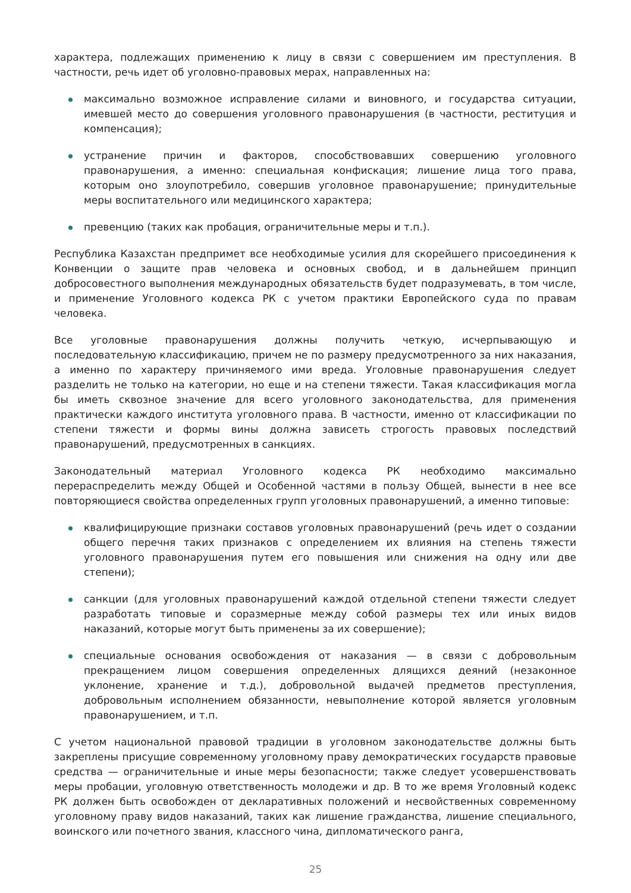характера, подлежащих применению к лицу в связи с совершением им преступления. В частности, речь идет об уголовно-правовых мерах, направленных на:
максимально возможное исправление силами и виновного, и государства ситуации, имевшей место до совершения уголовного правонарушения (в частности, реституция и компенсация);
устранение причин и факторов, способствовавших совершению уголовного правонарушения, а именно: специальная конфискация; лишение лица того права, которым оно злоупотребило, совершив уголовное правонарушение; принудительные меры воспитательного или медицинского характера;
превенцию (таких как пробация, ограничительные меры и т.п.).
Республика Казахстан предпримет все необходимые усилия для скорейшего присоединения к Конвенции о защите прав человека и основных свобод, и в дальнейшем принцип добросовестного выполнения международных обязательств будет подразумевать, в том числе, и применение Уголовного кодекса РК с учетом практики Европейского суда по правам человека.
Все уголовные правонарушения должны получить четкую, исчерпывающую и последовательную классификацию, причем не по размеру предусмотренного за них наказания, а именно по характеру причиняемого ими вреда. Уголовные правонарушения следует разделить не только на категории, но еще и на степени тяжести. Такая классификация могла бы иметь сквозное значение для всего уголовного законодательства, для применения практически каждого института уголовного права. В частности, именно от классификации по степени тяжести и формы вины должна зависеть строгость правовых последствий правонарушений, предусмотренных в санкциях.
Законодательный материал Уголовного кодекса РК необходимо максимально перераспределить между Общей и Особенной частями в пользу Общей, вынести в нее все повторяющиеся свойства определенных групп уголовных правонарушений, а именно типовые:
квалифицирующие признаки составов уголовных правонарушений (речь идет о создании общего перечня таких признаков с определением их влияния на степень тяжести уголовного правонарушения путем его повышения или снижения на одну или две степени);
санкции (для уголовных правонарушений каждой отдельной степени тяжести следует разработать типовые и соразмерные между собой размеры тех или иных видов наказаний, которые могут быть применены за их совершение);
специальные основания освобождения от наказания — в связи с добровольным прекращением лицом совершения определенных длящихся деяний (незаконное уклонение, хранение и т.д.), добровольной выдачей предметов преступления, добровольным исполнением обязанности, невыполнение которой является уголовным правонарушением, и т.п.
С учетом национальной правовой традиции в уголовном законодательстве должны быть закреплены присущие современному уголовному праву демократических государств правовые средства — ограничительные и иные меры безопасности; также следует усовершенствовать меры пробации, уголовную ответственность молодежи и др. В то же время Уголовный кодекс РК должен быть освобожден от декларативных положений и несвойственных современному уголовному праву видов наказаний, таких как лишение гражданства, лишение специального, воинского или почетного звания, классного чина, дипломатического ранга,
25